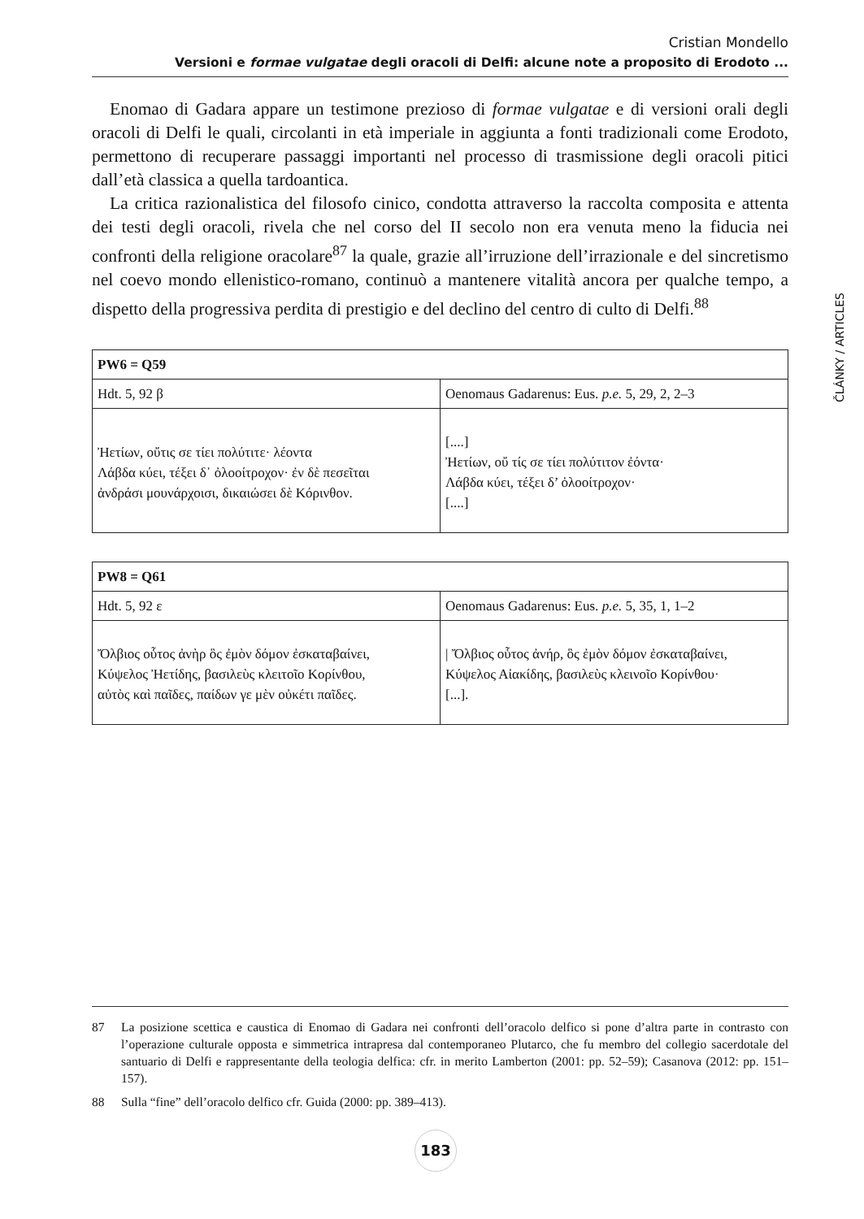Cristian Mondello
Versioni e formae vulgatae degli oracoli di Delfi: alcune note a proposito di Erodoto ...
ČLÁNKY / ARTICLES
Enomao di Gadara appare un testimone prezioso di formae vulgatae e di versioni orali degli oracoli di Delfi le quali, circolanti in età imperiale in aggiunta a fonti tradizionali come Erodoto, permettono di recuperare passaggi importanti nel processo di trasmissione degli oracoli pitici dall’età classica a quella tardoantica.
La critica razionalistica del filosofo cinico, condotta attraverso la raccolta composita e attenta dei testi degli oracoli, rivela che nel corso del II secolo non era venuta meno la fiducia nei confronti della religione oracolare<sup>87</sup> la quale, grazie all’irruzione dell’irrazionale e del sincretismo nel coevo mondo ellenistico-romano, continuò a mantenere vitalità ancora per qualche tempo, a dispetto della progressiva perdita di prestigio e del declino del centro di culto di Delfi.<sup>88</sup>
| PW6 = Q59 | |
| --- | --- |
| Hdt. 5, 92 β | Oenomaus Gadarenus: Eus. p.e. 5, 29, 2, 2–3 |
| Ἠετίων, οὔτις σε τίει πολύτιτε· λέοντα Λάβδα κύει, τέξει δ᾽ ὀλοοίτροχον· ἐν δὲ πεσεῖται ἀνδράσι μουνάρχοισι, δικαιώσει δὲ Κόρινθον. | [....] Ἠετίων, οὔ τίς σε τίει πολύτιτον ἐόντα· Λάβδα κύει, τέξει δ’ ὀλοοίτροχον· [....] |
| PW8 = Q61 | |
| --- | --- |
| Hdt. 5, 92 ε | Oenomaus Gadarenus: Eus. p.e. 5, 35, 1, 1–2 |
| Ὄλβιος οὗτος ἀνὴρ ὃς ἐμὸν δόμον ἐσκαταβαίνει, Κύψελος Ἠετίδης, βασιλεὺς κλειτοῖο Κορίνθου, αὐτὸς καὶ παῖδες, παίδων γε μὲν οὐκέτι παῖδες. | / Ὄλβιος οὗτος ἀνήρ, ὃς ἐμὸν δόμον ἐσκαταβαίνει, Κύψελος Αἰακίδης, βασιλεὺς κλεινοῖο Κορίνθου· [...]. |
87 La posizione scettica e caustica di Enomao di Gadara nei confronti dell’oracolo delfico si pone d’altra parte in contrasto con l’operazione culturale opposta e simmetrica intrapresa dal contemporaneo Plutarco, che fu membro del collegio sacerdotale del santuario di Delfi e rappresentante della teologia delfica: cfr. in merito Lamberton (2001: pp. 52–59); Casanova (2012: pp. 151–157).
88 Sulla “fine” dell’oracolo delfico cfr. Guida (2000: pp. 389–413).
183